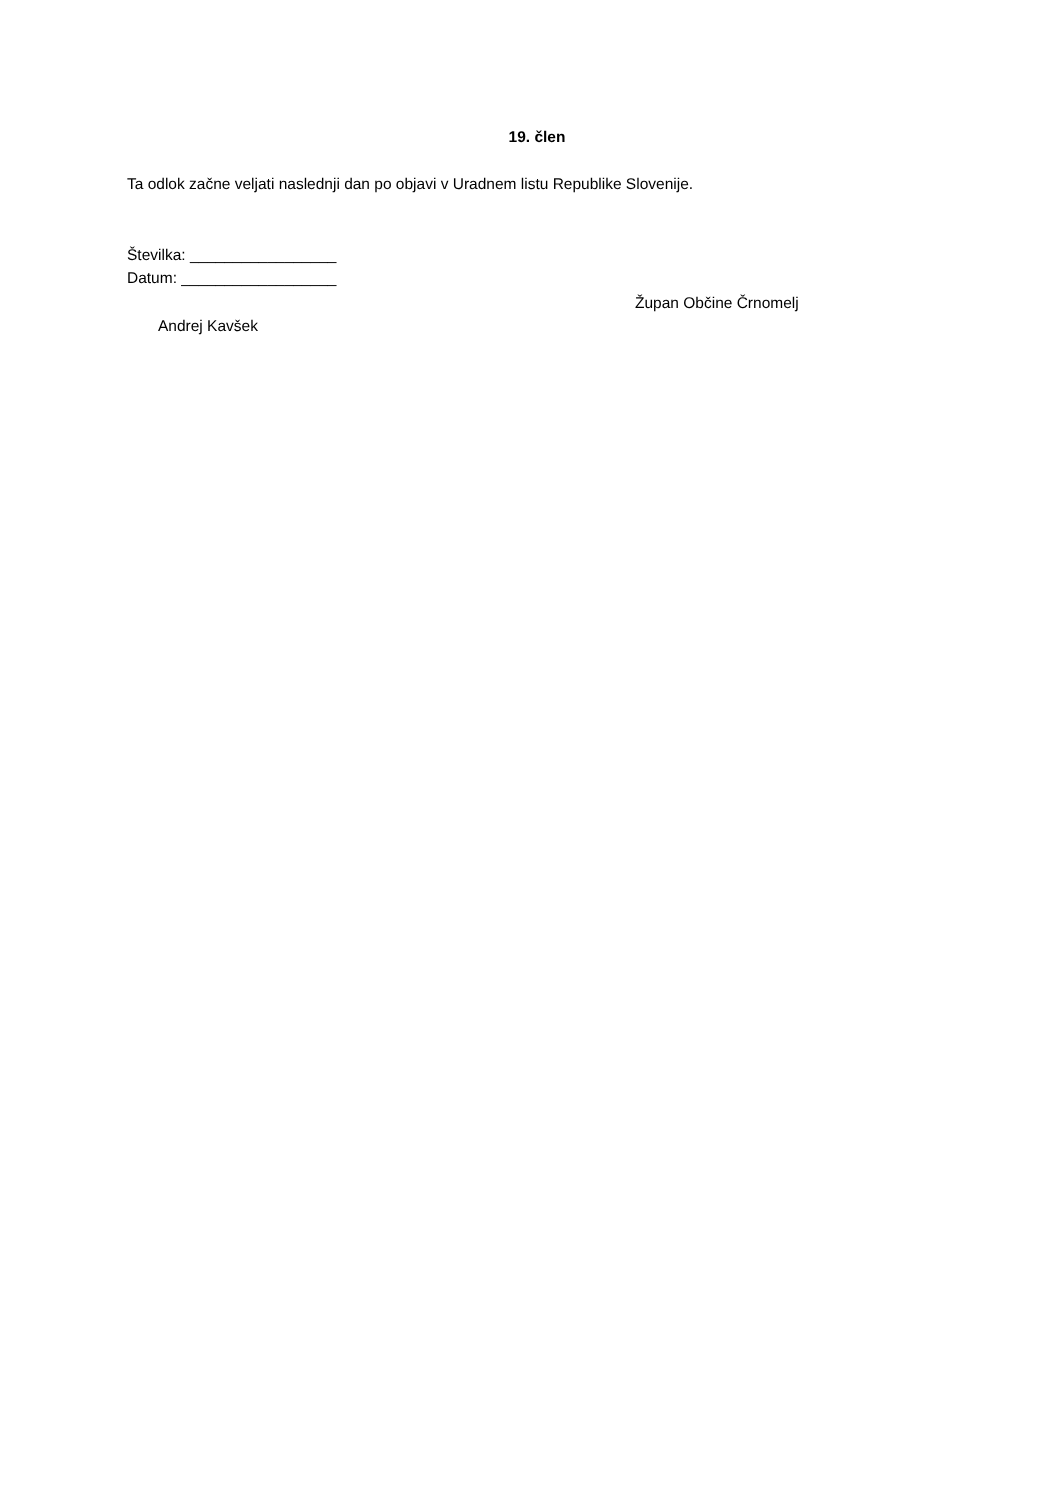19. člen
Ta odlok začne veljati naslednji dan po objavi v Uradnem listu Republike Slovenije.
Številka: _________________
Datum: __________________
Župan Občine Črnomelj
Andrej Kavšek